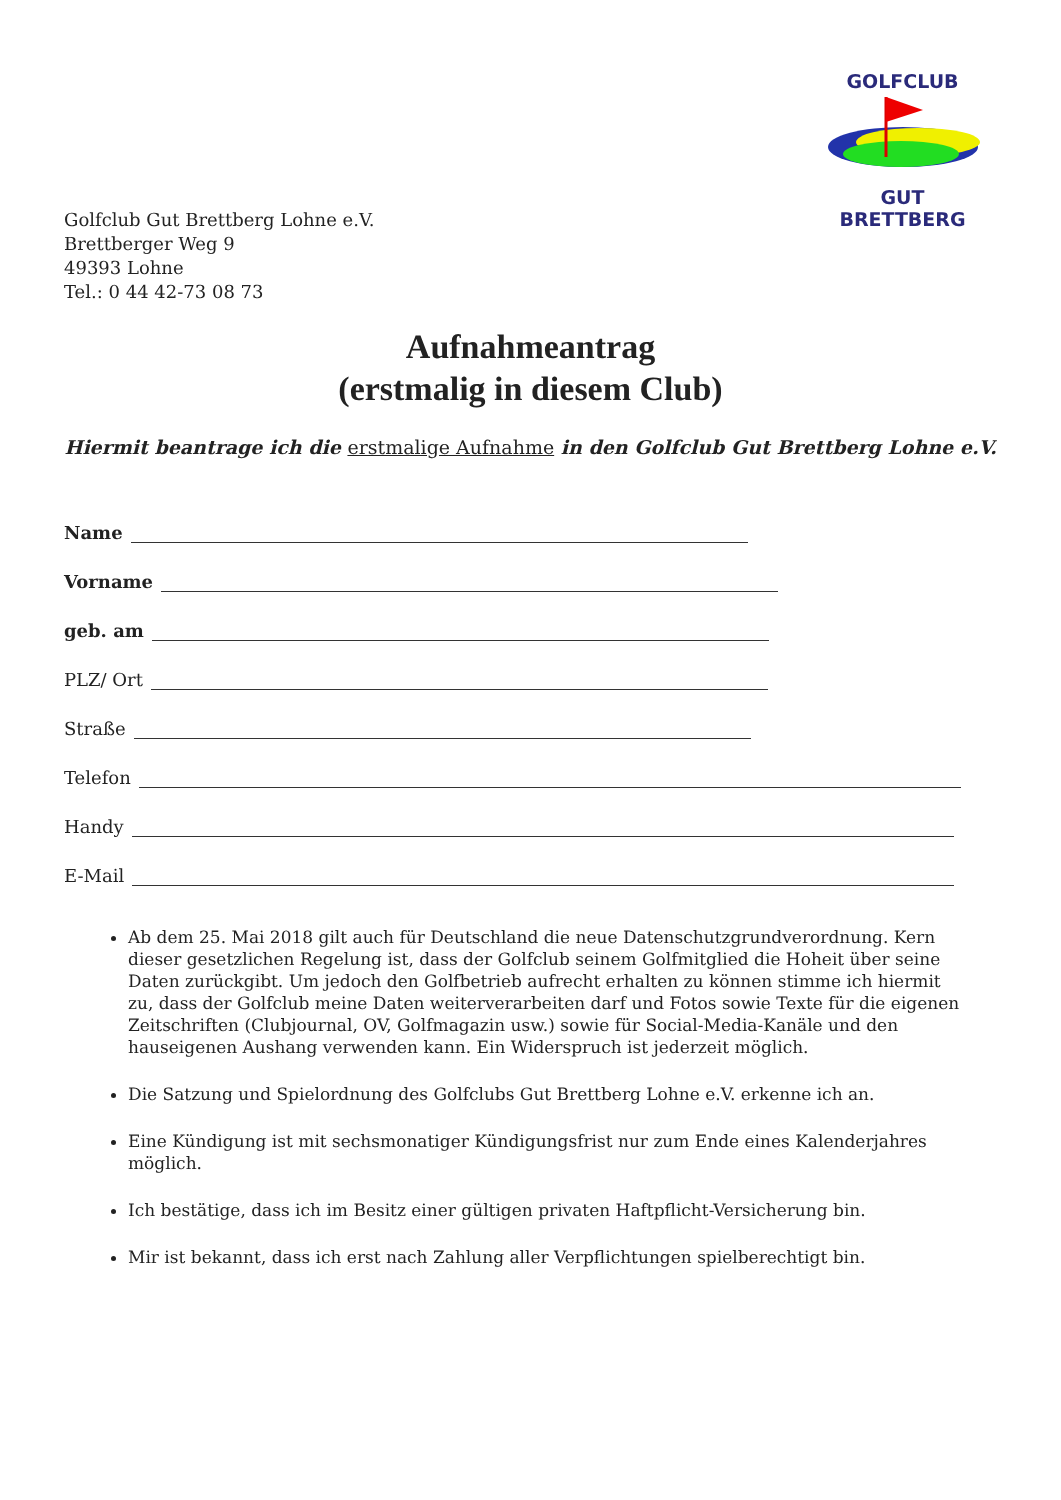GOLFCLUB
GUT BRETTBERG
Golfclub Gut Brettberg Lohne e.V.
Brettberger Weg 9
49393 Lohne
Tel.: 0 44 42-73 08 73
Aufnahmeantrag
(erstmalig in diesem Club)
Hiermit beantrage ich die erstmalige Aufnahme in den Golfclub Gut Brettberg Lohne e.V.
Name
Vorname
geb. am
PLZ/ Ort
Straße
Telefon
Handy
E-Mail
Ab dem 25. Mai 2018 gilt auch für Deutschland die neue Datenschutzgrundverordnung. Kern dieser gesetzlichen Regelung ist, dass der Golfclub seinem Golfmitglied die Hoheit über seine Daten zurückgibt. Um jedoch den Golfbetrieb aufrecht erhalten zu können stimme ich hiermit zu, dass der Golfclub meine Daten weiterverarbeiten darf und Fotos sowie Texte für die eigenen Zeitschriften (Clubjournal, OV, Golfmagazin usw.) sowie für Social-Media-Kanäle und den hauseigenen Aushang verwenden kann. Ein Widerspruch ist jederzeit möglich.
Die Satzung und Spielordnung des Golfclubs Gut Brettberg Lohne e.V. erkenne ich an.
Eine Kündigung ist mit sechsmonatiger Kündigungsfrist nur zum Ende eines Kalenderjahres möglich.
Ich bestätige, dass ich im Besitz einer gültigen privaten Haftpflicht-Versicherung bin.
Mir ist bekannt, dass ich erst nach Zahlung aller Verpflichtungen spielberechtigt bin.